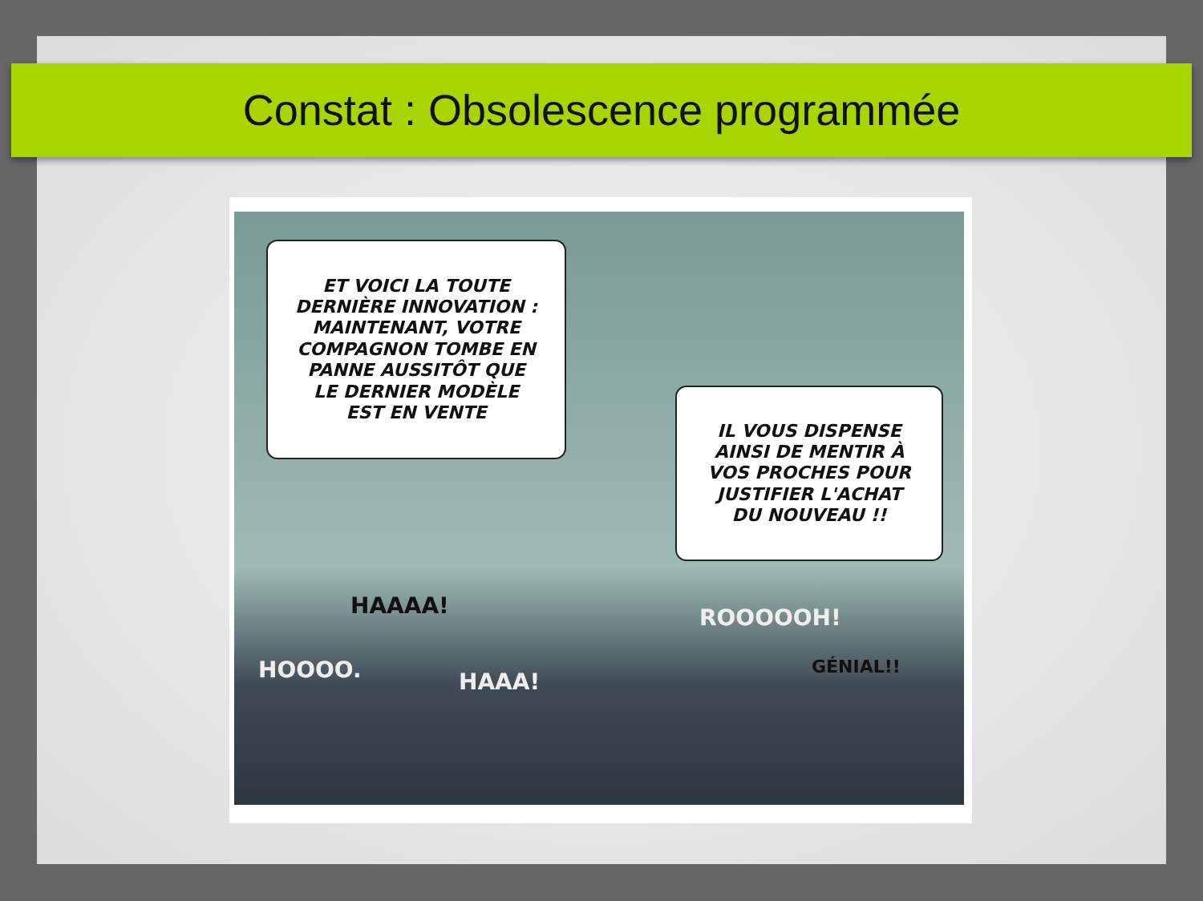Constat : Obsolescence programmée
ET VOICI LA TOUTE
DERNIÈRE INNOVATION :
MAINTENANT, VOTRE
COMPAGNON TOMBE EN
PANNE AUSSITÔT QUE
LE DERNIER MODÈLE
EST EN VENTE
IL VOUS DISPENSE
AINSI DE MENTIR À
VOS PROCHES POUR
JUSTIFIER L'ACHAT
DU NOUVEAU !!
HAAAA!
HOOOO. HAAA!
ROOOOOH!
GÉNIAL!!